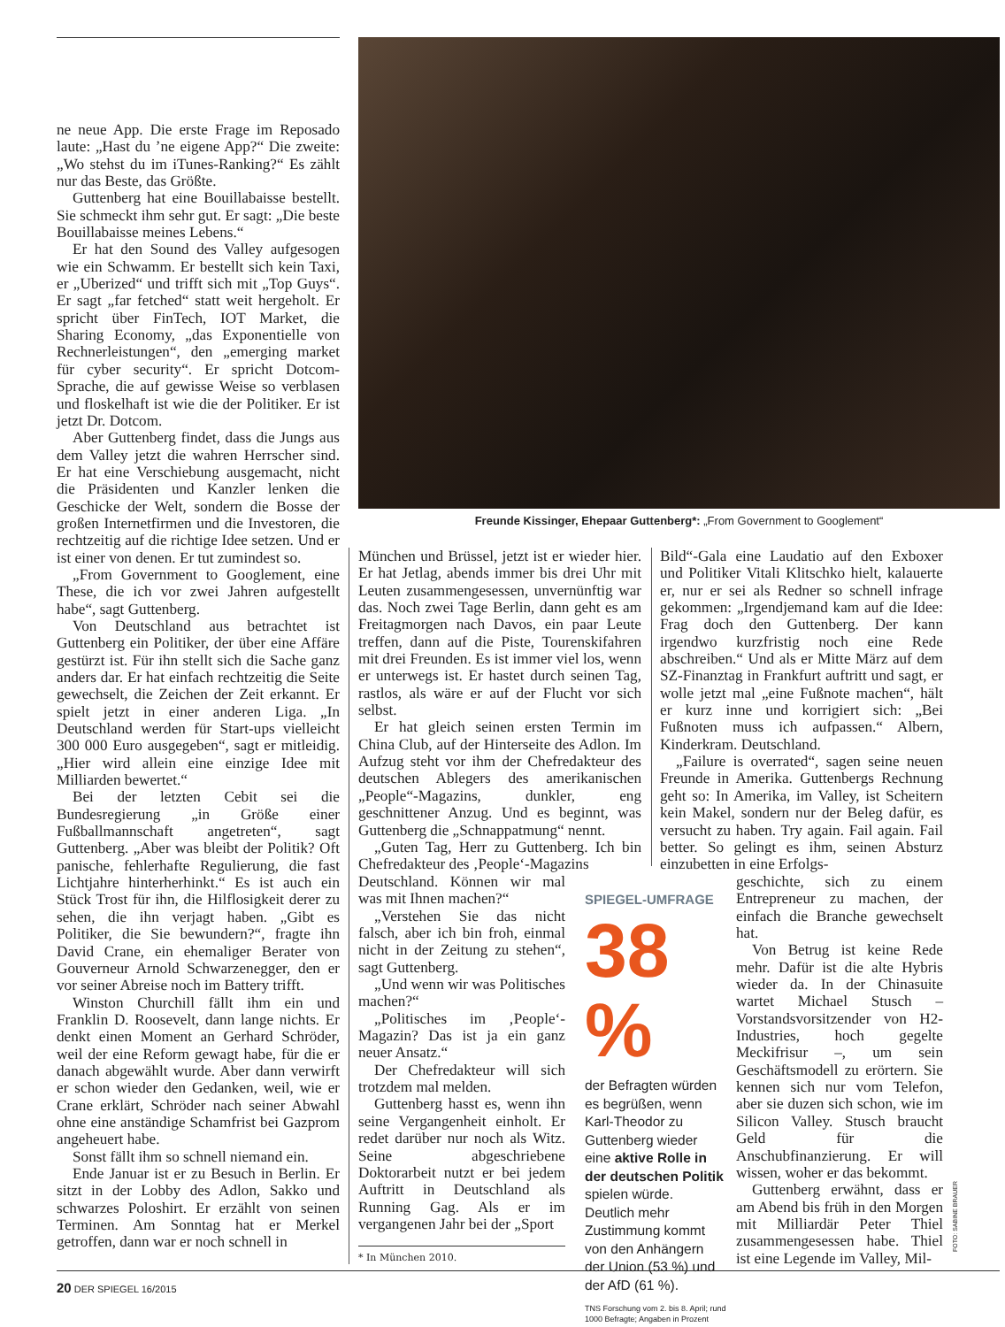ne neue App. Die erste Frage im Reposado laute: „Hast du ’ne eigene App?“ Die zweite: „Wo stehst du im iTunes-Ranking?“ Es zählt nur das Beste, das Größte.
Guttenberg hat eine Bouillabaisse bestellt. Sie schmeckt ihm sehr gut. Er sagt: „Die beste Bouillabaisse meines Lebens.“
Er hat den Sound des Valley aufgesogen wie ein Schwamm. Er bestellt sich kein Taxi, er „Uberized“ und trifft sich mit „Top Guys“. Er sagt „far fetched“ statt weit hergeholt. Er spricht über FinTech, IOT Market, die Sharing Economy, „das Exponentielle von Rechnerleistungen“, den „emerging market für cyber security“. Er spricht Dotcom-Sprache, die auf gewisse Weise so verblasen und floskelhaft ist wie die der Politiker. Er ist jetzt Dr. Dotcom.
Aber Guttenberg findet, dass die Jungs aus dem Valley jetzt die wahren Herrscher sind. Er hat eine Verschiebung ausgemacht, nicht die Präsidenten und Kanzler lenken die Geschicke der Welt, sondern die Bosse der großen Internetfirmen und die Investoren, die rechtzeitig auf die richtige Idee setzen. Und er ist einer von denen. Er tut zumindest so.
„From Government to Googlement, eine These, die ich vor zwei Jahren aufgestellt habe“, sagt Guttenberg.
Von Deutschland aus betrachtet ist Guttenberg ein Politiker, der über eine Affäre gestürzt ist. Für ihn stellt sich die Sache ganz anders dar. Er hat einfach rechtzeitig die Seite gewechselt, die Zeichen der Zeit erkannt. Er spielt jetzt in einer anderen Liga. „In Deutschland werden für Start-ups vielleicht 300 000 Euro ausgegeben“, sagt er mitleidig. „Hier wird allein eine einzige Idee mit Milliarden bewertet.“
Bei der letzten Cebit sei die Bundesregierung „in Größe einer Fußballmannschaft angetreten“, sagt Guttenberg. „Aber was bleibt der Politik? Oft panische, fehlerhafte Regulierung, die fast Lichtjahre hinterherhinkt.“ Es ist auch ein Stück Trost für ihn, die Hilflosigkeit derer zu sehen, die ihn verjagt haben. „Gibt es Politiker, die Sie bewundern?“, fragte ihn David Crane, ein ehemaliger Berater von Gouverneur Arnold Schwarzenegger, den er vor seiner Abreise noch im Battery trifft.
Winston Churchill fällt ihm ein und Franklin D. Roosevelt, dann lange nichts. Er denkt einen Moment an Gerhard Schröder, weil der eine Reform gewagt habe, für die er danach abgewählt wurde. Aber dann verwirft er schon wieder den Gedanken, weil, wie er Crane erklärt, Schröder nach seiner Abwahl ohne eine anständige Schamfrist bei Gazprom angeheuert habe.
Sonst fällt ihm so schnell niemand ein.
Ende Januar ist er zu Besuch in Berlin. Er sitzt in der Lobby des Adlon, Sakko und schwarzes Poloshirt. Er erzählt von seinen Terminen. Am Sonntag hat er Merkel getroffen, dann war er noch schnell in
Freunde Kissinger, Ehepaar Guttenberg*: „From Government to Googlement“
München und Brüssel, jetzt ist er wieder hier. Er hat Jetlag, abends immer bis drei Uhr mit Leuten zusammengesessen, unvernünftig war das. Noch zwei Tage Berlin, dann geht es am Freitagmorgen nach Davos, ein paar Leute treffen, dann auf die Piste, Tourenskifahren mit drei Freunden. Es ist immer viel los, wenn er unterwegs ist. Er hastet durch seinen Tag, rastlos, als wäre er auf der Flucht vor sich selbst.
Er hat gleich seinen ersten Termin im China Club, auf der Hinterseite des Adlon. Im Aufzug steht vor ihm der Chefredakteur des deutschen Ablegers des amerikanischen „People“-Magazins, dunkler, eng geschnittener Anzug. Und es beginnt, was Guttenberg die „Schnappatmung“ nennt.
„Guten Tag, Herr zu Guttenberg. Ich bin Chefredakteur des ‚People‘-Magazins
Deutschland. Können wir mal was mit Ihnen machen?“
„Verstehen Sie das nicht falsch, aber ich bin froh, einmal nicht in der Zeitung zu stehen“, sagt Guttenberg.
„Und wenn wir was Politisches machen?“
„Politisches im ‚People‘-Magazin? Das ist ja ein ganz neuer Ansatz.“
Der Chefredakteur will sich trotzdem mal melden.
Guttenberg hasst es, wenn ihn seine Vergangenheit einholt. Er redet darüber nur noch als Witz. Seine abgeschriebene Doktorarbeit nutzt er bei jedem Auftritt in Deutschland als Running Gag. Als er im vergangenen Jahr bei der „Sport
Bild“-Gala eine Laudatio auf den Exboxer und Politiker Vitali Klitschko hielt, kalauerte er, nur er sei als Redner so schnell infrage gekommen: „Irgendjemand kam auf die Idee: Frag doch den Guttenberg. Der kann irgendwo kurzfristig noch eine Rede abschreiben.“ Und als er Mitte März auf dem SZ-Finanztag in Frankfurt auftritt und sagt, er wolle jetzt mal „eine Fußnote machen“, hält er kurz inne und korrigiert sich: „Bei Fußnoten muss ich aufpassen.“ Albern, Kinderkram. Deutschland.
„Failure is overrated“, sagen seine neuen Freunde in Amerika. Guttenbergs Rechnung geht so: In Amerika, im Valley, ist Scheitern kein Makel, sondern nur der Beleg dafür, es versucht zu haben. Try again. Fail again. Fail better. So gelingt es ihm, seinen Absturz einzubetten in eine Erfolgs-
geschichte, sich zu einem Entrepreneur zu machen, der einfach die Branche gewechselt hat.
Von Betrug ist keine Rede mehr. Dafür ist die alte Hybris wieder da. In der Chinasuite wartet Michael Stusch – Vorstandsvorsitzender von H2-Industries, hoch gegelte Meckifrisur –, um sein Geschäftsmodell zu erörtern. Sie kennen sich nur vom Telefon, aber sie duzen sich schon, wie im Silicon Valley. Stusch braucht Geld für die Anschubfinanzierung. Er will wissen, woher er das bekommt.
Guttenberg erwähnt, dass er am Abend bis früh in den Morgen mit Milliardär Peter Thiel zusammengesessen habe. Thiel ist eine Legende im Valley, Mil-
SPIEGEL-UMFRAGE
38 %
der Befragten würden es begrüßen, wenn Karl-Theodor zu Guttenberg wieder eine aktive Rolle in der deutschen Politik spielen würde. Deutlich mehr Zustimmung kommt von den Anhängern der Union (53 %) und der AfD (61 %).
TNS Forschung vom 2. bis 8. April; rund 1000 Befragte; Angaben in Prozent
* In München 2010.
FOTO: SABINE BRAUER
20 DER SPIEGEL 16/2015